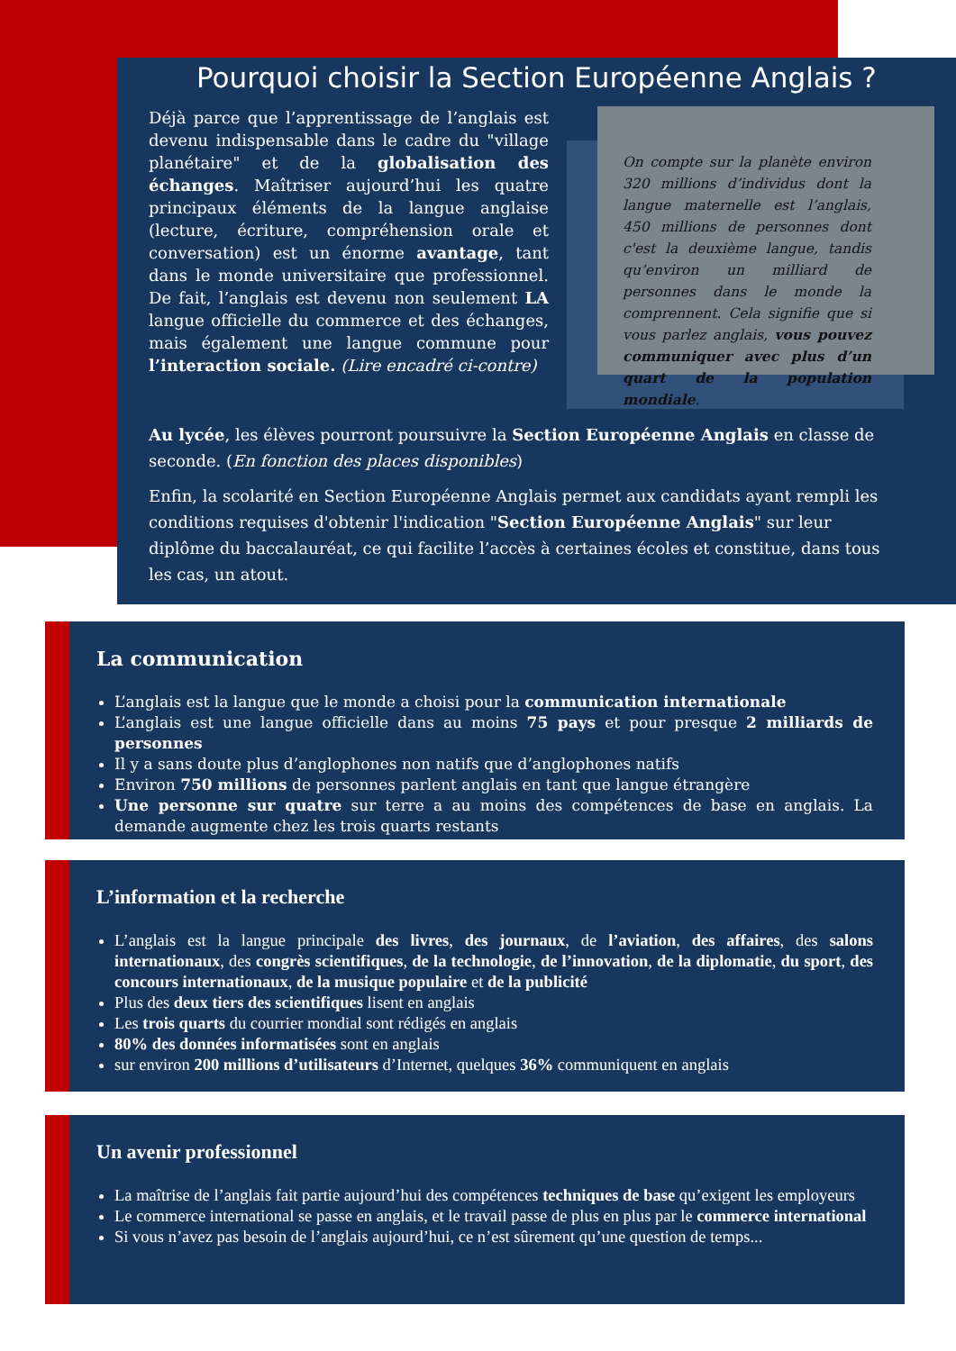Pourquoi choisir la Section Européenne Anglais ?
Déjà parce que l’apprentissage de l’anglais est devenu indispensable dans le cadre du "village planétaire" et de la globalisation des échanges. Maîtriser aujourd’hui les quatre principaux éléments de la langue anglaise (lecture, écriture, compréhension orale et conversation) est un énorme avantage, tant dans le monde universitaire que professionnel. De fait, l’anglais est devenu non seulement LA langue officielle du commerce et des échanges, mais également une langue commune pour l’interaction sociale. (Lire encadré ci-contre)
On compte sur la planète environ 320 millions d’individus dont la langue maternelle est l’anglais, 450 millions de personnes dont c'est la deuxième langue, tandis qu’environ un milliard de personnes dans le monde la comprennent. Cela signifie que si vous parlez anglais, vous pouvez communiquer avec plus d’un quart de la population mondiale.
Au lycée, les élèves pourront poursuivre la Section Européenne Anglais en classe de seconde. (En fonction des places disponibles)
Enfin, la scolarité en Section Européenne Anglais permet aux candidats ayant rempli les conditions requises d'obtenir l'indication "Section Européenne Anglais" sur leur diplôme du baccalauréat, ce qui facilite l’accès à certaines écoles et constitue, dans tous les cas, un atout.
La communication
L’anglais est la langue que le monde a choisi pour la communication internationale
L’anglais est une langue officielle dans au moins 75 pays et pour presque 2 milliards de personnes
Il y a sans doute plus d’anglophones non natifs que d’anglophones natifs
Environ 750 millions de personnes parlent anglais en tant que langue étrangère
Une personne sur quatre sur terre a au moins des compétences de base en anglais. La demande augmente chez les trois quarts restants
L’information et la recherche
L’anglais est la langue principale des livres, des journaux, de l’aviation, des affaires, des salons internationaux, des congrès scientifiques, de la technologie, de l’innovation, de la diplomatie, du sport, des concours internationaux, de la musique populaire et de la publicité
Plus des deux tiers des scientifiques lisent en anglais
Les trois quarts du courrier mondial sont rédigés en anglais
80% des données informatisées sont en anglais
sur environ 200 millions d’utilisateurs d’Internet, quelques 36% communiquent en anglais
Un avenir professionnel
La maîtrise de l’anglais fait partie aujourd’hui des compétences techniques de base qu’exigent les employeurs
Le commerce international se passe en anglais, et le travail passe de plus en plus par le commerce international
Si vous n’avez pas besoin de l’anglais aujourd’hui, ce n’est sûrement qu’une question de temps...